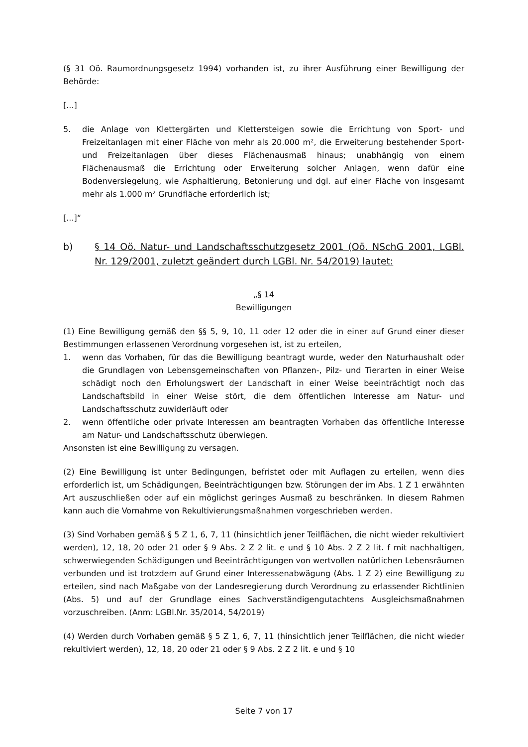(§ 31 Oö. Raumordnungsgesetz 1994) vorhanden ist, zu ihrer Ausführung einer Bewilligung der Behörde:
[...]
5. die Anlage von Klettergärten und Klettersteigen sowie die Errichtung von Sport- und Freizeitanlagen mit einer Fläche von mehr als 20.000 m², die Erweiterung bestehender Sport- und Freizeitanlagen über dieses Flächenausmaß hinaus; unabhängig von einem Flächenausmaß die Errichtung oder Erweiterung solcher Anlagen, wenn dafür eine Bodenversiegelung, wie Asphaltierung, Betonierung und dgl. auf einer Fläche von insgesamt mehr als 1.000 m² Grundfläche erforderlich ist;
[...]“
b) § 14 Oö. Natur- und Landschaftsschutzgesetz 2001 (Oö. NSchG 2001, LGBl. Nr. 129/2001, zuletzt geändert durch LGBl. Nr. 54/2019) lautet:
„§ 14
Bewilligungen
(1) Eine Bewilligung gemäß den §§ 5, 9, 10, 11 oder 12 oder die in einer auf Grund einer dieser Bestimmungen erlassenen Verordnung vorgesehen ist, ist zu erteilen,
1. wenn das Vorhaben, für das die Bewilligung beantragt wurde, weder den Naturhaushalt oder die Grundlagen von Lebensgemeinschaften von Pflanzen-, Pilz- und Tierarten in einer Weise schädigt noch den Erholungswert der Landschaft in einer Weise beeinträchtigt noch das Landschaftsbild in einer Weise stört, die dem öffentlichen Interesse am Natur- und Landschaftsschutz zuwiderläuft oder
2. wenn öffentliche oder private Interessen am beantragten Vorhaben das öffentliche Interesse am Natur- und Landschaftsschutz überwiegen.
Ansonsten ist eine Bewilligung zu versagen.
(2) Eine Bewilligung ist unter Bedingungen, befristet oder mit Auflagen zu erteilen, wenn dies erforderlich ist, um Schädigungen, Beeinträchtigungen bzw. Störungen der im Abs. 1 Z 1 erwähnten Art auszuschließen oder auf ein möglichst geringes Ausmaß zu beschränken. In diesem Rahmen kann auch die Vornahme von Rekultivierungsmaßnahmen vorgeschrieben werden.
(3) Sind Vorhaben gemäß § 5 Z 1, 6, 7, 11 (hinsichtlich jener Teilflächen, die nicht wieder rekultiviert werden), 12, 18, 20 oder 21 oder § 9 Abs. 2 Z 2 lit. e und § 10 Abs. 2 Z 2 lit. f mit nachhaltigen, schwerwiegenden Schädigungen und Beeinträchtigungen von wertvollen natürlichen Lebensräumen verbunden und ist trotzdem auf Grund einer Interessenabwägung (Abs. 1 Z 2) eine Bewilligung zu erteilen, sind nach Maßgabe von der Landesregierung durch Verordnung zu erlassender Richtlinien (Abs. 5) und auf der Grundlage eines Sachverständigengutachtens Ausgleichsmaßnahmen vorzuschreiben. (Anm: LGBl.Nr. 35/2014, 54/2019)
(4) Werden durch Vorhaben gemäß § 5 Z 1, 6, 7, 11 (hinsichtlich jener Teilflächen, die nicht wieder rekultiviert werden), 12, 18, 20 oder 21 oder § 9 Abs. 2 Z 2 lit. e und § 10
Seite 7 von 17